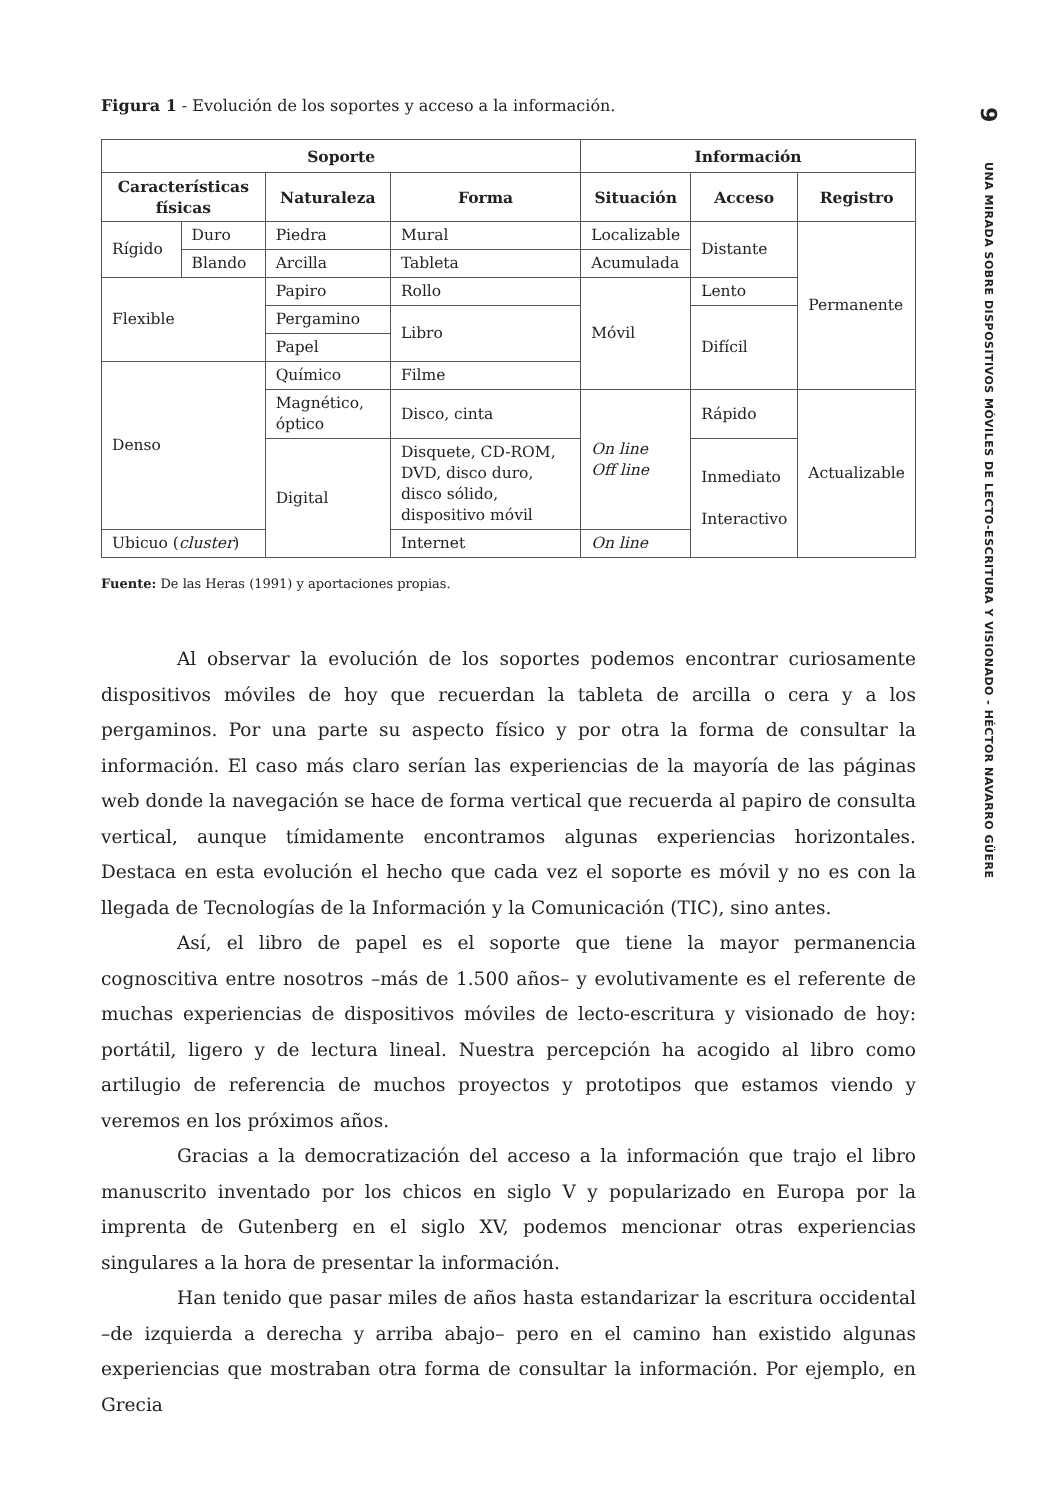Figura 1 - Evolución de los soportes y acceso a la información.
| Soporte | | | | Información | | |
| --- | --- | --- | --- | --- | --- | --- |
| Características físicas | | Naturaleza | Forma | Situación | Acceso | Registro |
| Rígido | Duro | Piedra | Mural | Localizable | Distante | Permanente |
| | Blando | Arcilla | Tableta | Acumulada | | |
| Flexible | | Papiro | Rollo | Móvil | Lento | |
| | | Pergamino | Libro | | Difícil | |
| | | Papel | | | | |
| Denso | | Químico | Filme | | | |
| | | Magnético, óptico | Disco, cinta | On line Off line | Rápido | Actualizable |
| | | Digital | Disquete, CD-ROM, DVD, disco duro, disco sólido, dispositivo móvil | | Inmediato Interactivo | |
| Ubicuo ( cluster ) | | | Internet | On line | | |
Fuente: De las Heras (1991) y aportaciones propias.
Al observar la evolución de los soportes podemos encontrar curiosamente dispositivos móviles de hoy que recuerdan la tableta de arcilla o cera y a los pergaminos. Por una parte su aspecto físico y por otra la forma de consultar la información. El caso más claro serían las experiencias de la mayoría de las páginas web donde la navegación se hace de forma vertical que recuerda al papiro de consulta vertical, aunque tímidamente encontramos algunas experiencias horizontales. Destaca en esta evolución el hecho que cada vez el soporte es móvil y no es con la llegada de Tecnologías de la Información y la Comunicación (TIC), sino antes.
Así, el libro de papel es el soporte que tiene la mayor permanencia cognoscitiva entre nosotros –más de 1.500 años– y evolutivamente es el referente de muchas experiencias de dispositivos móviles de lecto-escritura y visionado de hoy: portátil, ligero y de lectura lineal. Nuestra percepción ha acogido al libro como artilugio de referencia de muchos proyectos y prototipos que estamos viendo y veremos en los próximos años.
Gracias a la democratización del acceso a la información que trajo el libro manuscrito inventado por los chicos en siglo V y popularizado en Europa por la imprenta de Gutenberg en el siglo XV, podemos mencionar otras experiencias singulares a la hora de presentar la información.
Han tenido que pasar miles de años hasta estandarizar la escritura occidental –de izquierda a derecha y arriba abajo– pero en el camino han existido algunas experiencias que mostraban otra forma de consultar la información. Por ejemplo, en Grecia
9
UNA MIRADA SOBRE DISPOSITIVOS MÓVILES DE LECTO-ESCRITURA Y VISIONADO - HÉCTOR NAVARRO GÜERE